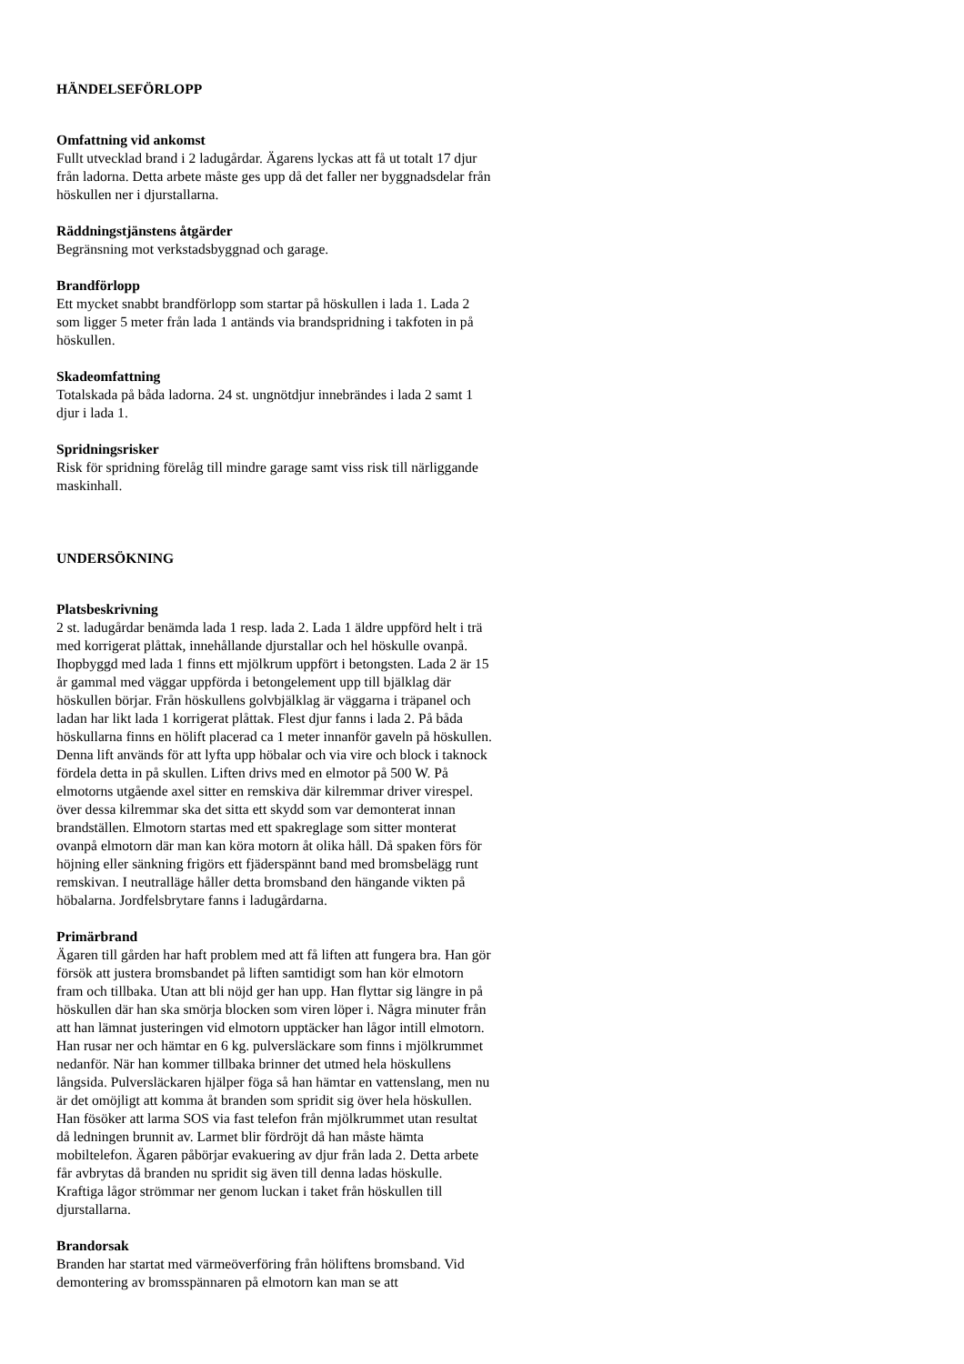HÄNDELSEFÖRLOPP
Omfattning vid ankomst
Fullt utvecklad brand i 2 ladugårdar. Ägarens lyckas att få ut totalt 17 djur från ladorna. Detta arbete måste ges upp då det faller ner byggnadsdelar från höskullen ner i djurstallarna.
Räddningstjänstens åtgärder
Begränsning mot verkstadsbyggnad och garage.
Brandförlopp
Ett mycket snabbt brandförlopp som startar på höskullen i lada 1. Lada 2 som ligger 5 meter från lada 1 antänds via brandspridning i takfoten in på höskullen.
Skadeomfattning
Totalskada på båda ladorna. 24 st. ungnötdjur innebrändes i lada 2 samt 1 djur i lada 1.
Spridningsrisker
Risk för spridning förelåg till mindre garage samt viss risk till närliggande maskinhall.
UNDERSÖKNING
Platsbeskrivning
2 st. ladugårdar benämda lada 1 resp. lada 2. Lada 1 äldre uppförd helt i trä med korrigerat plåttak, innehållande djurstallar och hel höskulle ovanpå. Ihopbyggd med lada 1 finns ett mjölkrum uppfört i betongsten. Lada 2 är 15 år gammal med väggar uppförda i betongelement upp till bjälklag där höskullen börjar. Från höskullens golvbjälklag är väggarna i träpanel och ladan har likt lada 1 korrigerat plåttak. Flest djur fanns i lada 2. På båda höskullarna finns en hölift placerad ca 1 meter innanför gaveln på höskullen. Denna lift används för att lyfta upp höbalar och via vire och block i taknock fördela detta in på skullen. Liften drivs med en elmotor på 500 W. På elmotorns utgående axel sitter en remskiva där kilremmar driver virespel. över dessa kilremmar ska det sitta ett skydd som var demonterat innan brandställen. Elmotorn startas med ett spakreglage som sitter monterat ovanpå elmotorn där man kan köra motorn åt olika håll. Då spaken förs för höjning eller sänkning frigörs ett fjäderspännt band med bromsbelägg runt remskivan. I neutralläge håller detta bromsband den hängande vikten på höbalarna. Jordfelsbrytare fanns i ladugårdarna.
Primärbrand
Ägaren till gården har haft problem med att få liften att fungera bra. Han gör försök att justera bromsbandet på liften samtidigt som han kör elmotorn fram och tillbaka. Utan att bli nöjd ger han upp. Han flyttar sig längre in på höskullen där han ska smörja blocken som viren löper i. Några minuter från att han lämnat justeringen vid elmotorn upptäcker han lågor intill elmotorn. Han rusar ner och hämtar en 6 kg. pulversläckare som finns i mjölkrummet nedanför. När han kommer tillbaka brinner det utmed hela höskullens långsida. Pulversläckaren hjälper föga så han hämtar en vattenslang, men nu är det omöjligt att komma åt branden som spridit sig över hela höskullen. Han fösöker att larma SOS via fast telefon från mjölkrummet utan resultat då ledningen brunnit av. Larmet blir fördröjt då han måste hämta mobiltelefon. Ägaren påbörjar evakuering av djur från lada 2. Detta arbete får avbrytas då branden nu spridit sig även till denna ladas höskulle. Kraftiga lågor strömmar ner genom luckan i taket från höskullen till djurstallarna.
Brandorsak
Branden har startat med värmeöverföring från höliftens bromsband. Vid demontering av bromsspännaren på elmotorn kan man se att